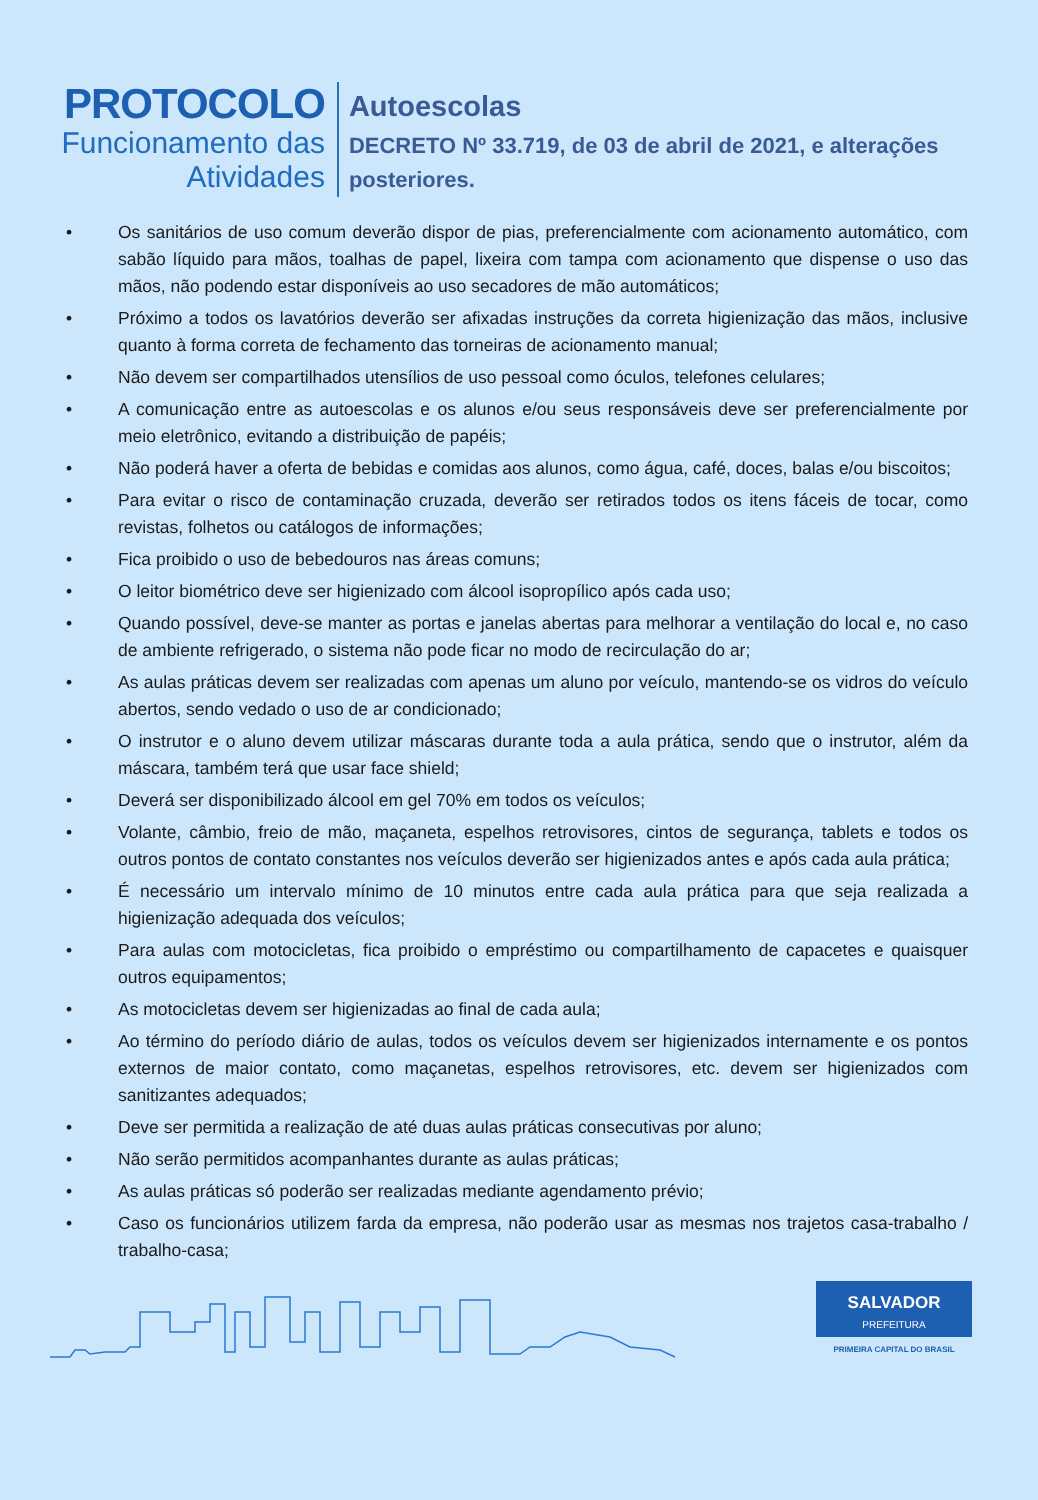PROTOCOLO
Funcionamento das
Atividades
Autoescolas
DECRETO Nº 33.719, de 03 de abril de 2021, e alterações posteriores.
• Os sanitários de uso comum deverão dispor de pias, preferencialmente com acionamento automático, com sabão líquido para mãos, toalhas de papel, lixeira com tampa com acionamento que dispense o uso das mãos, não podendo estar disponíveis ao uso secadores de mão automáticos;
• Próximo a todos os lavatórios deverão ser afixadas instruções da correta higienização das mãos, inclusive quanto à forma correta de fechamento das torneiras de acionamento manual;
• Não devem ser compartilhados utensílios de uso pessoal como óculos, telefones celulares;
• A comunicação entre as autoescolas e os alunos e/ou seus responsáveis deve ser preferencialmente por meio eletrônico, evitando a distribuição de papéis;
• Não poderá haver a oferta de bebidas e comidas aos alunos, como água, café, doces, balas e/ou biscoitos;
• Para evitar o risco de contaminação cruzada, deverão ser retirados todos os itens fáceis de tocar, como revistas, folhetos ou catálogos de informações;
• Fica proibido o uso de bebedouros nas áreas comuns;
• O leitor biométrico deve ser higienizado com álcool isopropílico após cada uso;
• Quando possível, deve-se manter as portas e janelas abertas para melhorar a ventilação do local e, no caso de ambiente refrigerado, o sistema não pode ficar no modo de recirculação do ar;
• As aulas práticas devem ser realizadas com apenas um aluno por veículo, mantendo-se os vidros do veículo abertos, sendo vedado o uso de ar condicionado;
• O instrutor e o aluno devem utilizar máscaras durante toda a aula prática, sendo que o instrutor, além da máscara, também terá que usar face shield;
• Deverá ser disponibilizado álcool em gel 70% em todos os veículos;
• Volante, câmbio, freio de mão, maçaneta, espelhos retrovisores, cintos de segurança, tablets e todos os outros pontos de contato constantes nos veículos deverão ser higienizados antes e após cada aula prática;
• É necessário um intervalo mínimo de 10 minutos entre cada aula prática para que seja realizada a higienização adequada dos veículos;
• Para aulas com motocicletas, fica proibido o empréstimo ou compartilhamento de capacetes e quaisquer outros equipamentos;
• As motocicletas devem ser higienizadas ao final de cada aula;
• Ao término do período diário de aulas, todos os veículos devem ser higienizados internamente e os pontos externos de maior contato, como maçanetas, espelhos retrovisores, etc. devem ser higienizados com sanitizantes adequados;
• Deve ser permitida a realização de até duas aulas práticas consecutivas por aluno;
• Não serão permitidos acompanhantes durante as aulas práticas;
• As aulas práticas só poderão ser realizadas mediante agendamento prévio;
• Caso os funcionários utilizem farda da empresa, não poderão usar as mesmas nos trajetos casa-trabalho / trabalho-casa;
SALVADOR
PREFEITURA
PRIMEIRA CAPITAL DO BRASIL